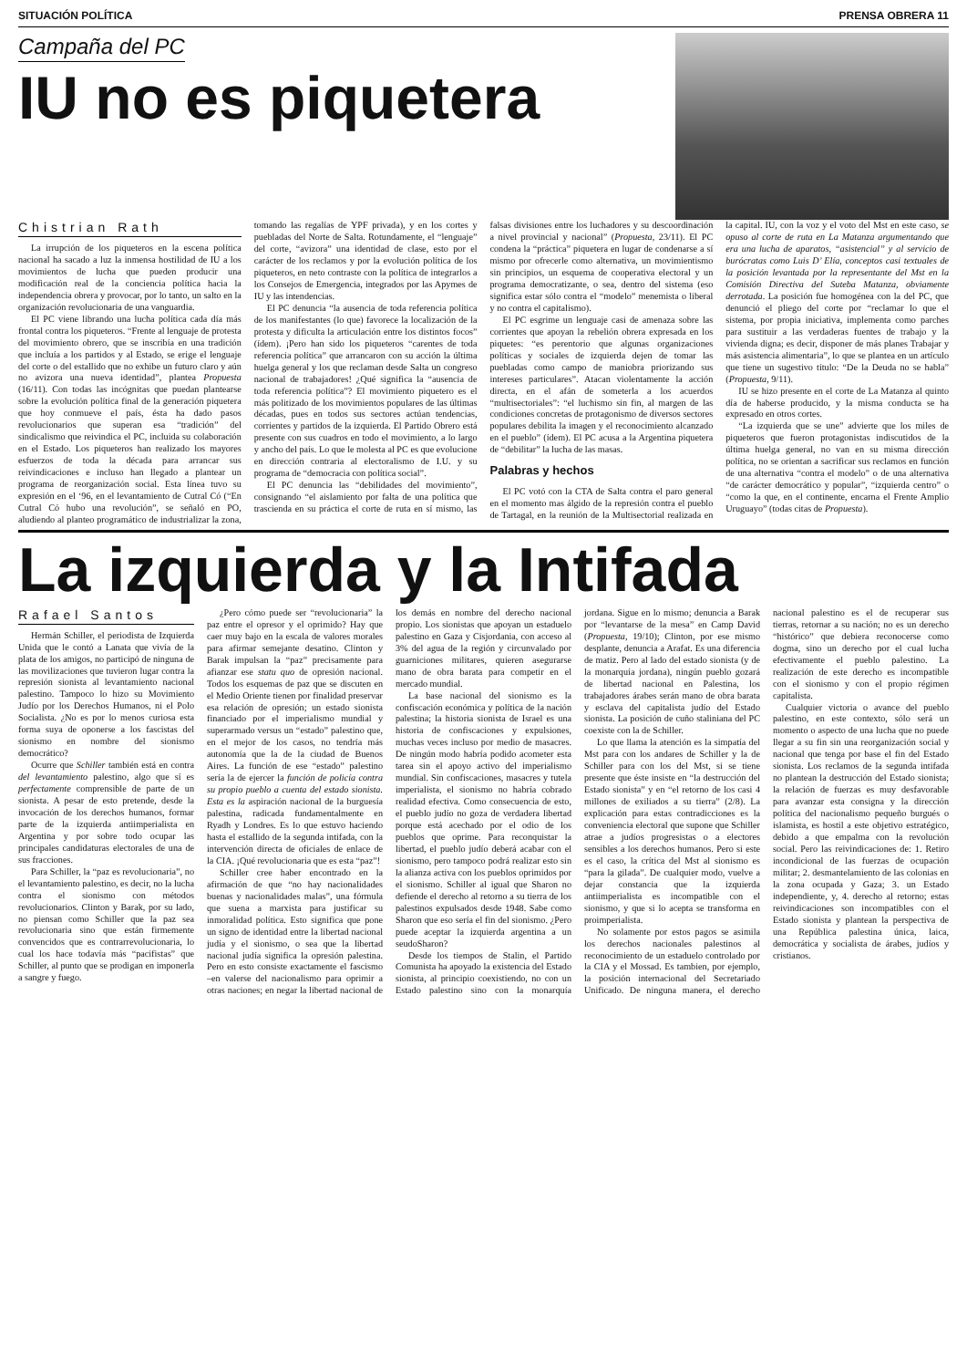SITUACIÓN POLÍTICA PRENSA OBRERA 11
Campaña del PC
IU no es piquetera
Chistrian Rath
La irrupción de los piqueteros en la escena política nacional ha sacado a luz la inmensa hostilidad de IU a los movimientos de lucha que pueden producir una modificación real de la conciencia política hacia la independencia obrera y provocar, por lo tanto, un salto en la organización revolucionaria de una vanguardia.
El PC viene librando una lucha política cada día más frontal contra los piqueteros. “Frente al lenguaje de protesta del movimiento obrero, que se inscribía en una tradición que incluía a los partidos y al Estado, se erige el lenguaje del corte o del estallido que no exhibe un futuro claro y aún no avizora una nueva identidad”, plantea Propuesta (16/11). Con todas las incógnitas que puedan plantearse sobre la evolución política final de la generación piquetera que hoy conmueve el país, ésta ha dado pasos revolucionarios que superan esa “tradición” del sindicalismo que reivindica el PC, incluida su colaboración en el Estado. Los piqueteros han realizado los mayores esfuerzos de toda la década para arrancar sus reivindicaciones e incluso han llegado a plantear un programa de reorganización social. Esta línea tuvo su expresión en el ‘96, en el levantamiento de Cutral Có (“En Cutral Có hubo una revolución”, se señaló en PO, aludiendo al planteo programático de industrializar la zona, tomando las regalías de YPF privada), y en los cortes y puebladas del Norte de Salta. Rotundamente, el “lenguaje” del corte, “avizora” una identidad de clase, esto por el carácter de los reclamos y por la evolución política de los piqueteros, en neto contraste con la política de integrarlos a los Consejos de Emergencia, integrados por las Apymes de IU y las intendencias.
El PC denuncia “la ausencia de toda referencia política de los manifestantes (lo que) favorece la localización de la protesta y dificulta la articulación entre los distintos focos” (ídem). ¡Pero han sido los piqueteros “carentes de toda referencia política” que arrancaron con su acción la última huelga general y los que reclaman desde Salta un congreso nacional de trabajadores! ¿Qué significa la “ausencia de toda referencia política”? El movimiento piquetero es el más politizado de los movimientos populares de las últimas décadas, pues en todos sus sectores actúan tendencias, corrientes y partidos de la izquierda. El Partido Obrero está presente con sus cuadros en todo el movimiento, a lo largo y ancho del país. Lo que le molesta al PC es que evolucione en dirección contraria al electoralismo de I.U. y su programa de “democracia con política social”.
El PC denuncia las “debilidades del movimiento”, consignando “el aislamiento por falta de una política que trascienda en su práctica el corte de ruta en sí mismo, las falsas divisiones entre los luchadores y su descoordinación a nivel provincial y nacional” (Propuesta, 23/11). El PC condena la “práctica” piquetera en lugar de condenarse a sí mismo por ofrecerle como alternativa, un movimientismo sin principios, un esquema de cooperativa electoral y un programa democratizante, o sea, dentro del sistema (eso significa estar sólo contra el “modelo” menemista o liberal y no contra el capitalismo).
El PC esgrime un lenguaje casi de amenaza sobre las corrientes que apoyan la rebelión obrera expresada en los piquetes: “es perentorio que algunas organizaciones políticas y sociales de izquierda dejen de tomar las puebladas como campo de maniobra priorizando sus intereses particulares”. Atacan violentamente la acción directa, en el afán de someterla a los acuerdos “multisectoriales”: “el luchismo sin fin, al margen de las condiciones concretas de protagonismo de diversos sectores populares debilita la imagen y el reconocimiento alcanzado en el pueblo” (ídem). El PC acusa a la Argentina piquetera de “debilitar” la lucha de las masas.
Palabras y hechos
El PC votó con la CTA de Salta contra el paro general en el momento mas álgido de la represión contra el pueblo de Tartagal, en la reunión de la Multisectorial realizada en la capital. IU, con la voz y el voto del Mst en este caso, se opuso al corte de ruta en La Matanza argumentando que era una lucha de aparatos, “asistencial” y al servicio de burócratas como Luis D’ Elía, conceptos casi textuales de la posición levantada por la representante del Mst en la Comisión Directiva del Suteba Matanza, obviamente derrotada. La posición fue homogénea con la del PC, que denunció el pliego del corte por “reclamar lo que el sistema, por propia iniciativa, implementa como parches para sustituir a las verdaderas fuentes de trabajo y la vivienda digna; es decir, disponer de más planes Trabajar y más asistencia alimentaria”, lo que se plantea en un artículo que tiene un sugestivo título: “De la Deuda no se habla” (Propuesta, 9/11).
IU se hizo presente en el corte de La Matanza al quinto día de haberse producido, y la misma conducta se ha expresado en otros cortes.
“La izquierda que se une” advierte que los miles de piqueteros que fueron protagonistas indiscutidos de la última huelga general, no van en su misma dirección política, no se orientan a sacrificar sus reclamos en función de una alternativa “contra el modelo” o de una alternativa “de carácter democrático y popular”, “izquierda centro” o “como la que, en el continente, encarna el Frente Amplio Uruguayo” (todas citas de Propuesta).
La izquierda y la Intifada
Rafael Santos
Hermán Schiller, el periodista de Izquierda Unida que le contó a Lanata que vivía de la plata de los amigos, no participó de ninguna de las movilizaciones que tuvieron lugar contra la represión sionista al levantamiento nacional palestino. Tampoco lo hizo su Movimiento Judío por los Derechos Humanos, ni el Polo Socialista. ¿No es por lo menos curiosa esta forma suya de oponerse a los fascistas del sionismo en nombre del sionismo democrático?
Ocurre que Schiller también está en contra del levantamiento palestino, algo que sí es perfectamente comprensible de parte de un sionista. A pesar de esto pretende, desde la invocación de los derechos humanos, formar parte de la izquierda antiimperialista en Argentina y por sobre todo ocupar las principales candidaturas electorales de una de sus fracciones.
Para Schiller, la “paz es revolucionaria”, no el levantamiento palestino, es decir, no la lucha contra el sionismo con métodos revolucionarios. Clinton y Barak, por su lado, no piensan como Schiller que la paz sea revolucionaria sino que están firmemente convencidos que es contrarrevolucionaria, lo cual los hace todavía más “pacifistas” que Schiller, al punto que se prodigan en imponerla a sangre y fuego.
¿Pero cómo puede ser “revolucionaria” la paz entre el opresor y el oprimido? Hay que caer muy bajo en la escala de valores morales para afirmar semejante desatino. Clinton y Barak impulsan la “paz” precisamente para afianzar ese statu quo de opresión nacional. Todos los esquemas de paz que se discuten en el Medio Oriente tienen por finalidad preservar esa relación de opresión; un estado sionista financiado por el imperialismo mundial y superarmado versus un “estado” palestino que, en el mejor de los casos, no tendría más autonomía que la de la ciudad de Buenos Aires. La función de ese “estado” palestino sería la de ejercer la función de policía contra su propio pueblo a cuenta del estado sionista. Esta es la aspiración nacional de la burguesía palestina, radicada fundamentalmente en Ryadh y Londres. Es lo que estuvo haciendo hasta el estallido de la segunda intifada, con la intervención directa de oficiales de enlace de la CIA. ¡Qué revolucionaria que es esta “paz”!
Schiller cree haber encontrado en la afirmación de que “no hay nacionalidades buenas y nacionalidades malas”, una fórmula que suena a marxista para justificar su inmoralidad política. Esto significa que pone un signo de identidad entre la libertad nacional judía y el sionismo, o sea que la libertad nacional judía significa la opresión palestina. Pero en esto consiste exactamente el fascismo –en valerse del nacionalismo para oprimir a otras naciones; en negar la libertad nacional de los demás en nombre del derecho nacional propio. Los sionistas que apoyan un estaduelo palestino en Gaza y Cisjordania, con acceso al 3% del agua de la región y circunvalado por guarniciones militares, quieren asegurarse mano de obra barata para competir en el mercado mundial.
La base nacional del sionismo es la confiscación económica y política de la nación palestina; la historia sionista de Israel es una historia de confiscaciones y expulsiones, muchas veces incluso por medio de masacres. De ningún modo habría podido acometer esta tarea sin el apoyo activo del imperialismo mundial. Sin confiscaciones, masacres y tutela imperialista, el sionismo no habría cobrado realidad efectiva. Como consecuencia de esto, el pueblo judío no goza de verdadera libertad porque está acechado por el odio de los pueblos que oprime. Para reconquistar la libertad, el pueblo judío deberá acabar con el sionismo, pero tampoco podrá realizar esto sin la alianza activa con los pueblos oprimidos por el sionismo. Schiller al igual que Sharon no defiende el derecho al retorno a su tierra de los palestinos expulsados desde 1948. Sabe como Sharon que eso sería el fin del sionismo. ¿Pero puede aceptar la izquierda argentina a un seudoSharon?
Desde los tiempos de Stalin, el Partido Comunista ha apoyado la existencia del Estado sionista, al principio coexistiendo, no con un Estado palestino sino con la monarquía jordana. Sigue en lo mismo; denuncia a Barak por “levantarse de la mesa” en Camp David (Propuesta, 19/10); Clinton, por ese mismo desplante, denuncia a Arafat. Es una diferencia de matiz. Pero al lado del estado sionista (y de la monarquía jordana), ningún pueblo gozará de libertad nacional en Palestina, los trabajadores árabes serán mano de obra barata y esclava del capitalista judío del Estado sionista. La posición de cuño staliniana del PC coexiste con la de Schiller.
Lo que llama la atención es la simpatía del Mst para con los andares de Schiller y la de Schiller para con los del Mst, si se tiene presente que éste insiste en “la destrucción del Estado sionista” y en “el retorno de los casi 4 millones de exiliados a su tierra” (2/8). La explicación para estas contradicciones es la conveniencia electoral que supone que Schiller atrae a judíos progresistas o a electores sensibles a los derechos humanos. Pero si este es el caso, la crítica del Mst al sionismo es “para la gilada”. De cualquier modo, vuelve a dejar constancia que la izquierda antiimperialista es incompatible con el sionismo, y que si lo acepta se transforma en proimperialista.
No solamente por estos pagos se asimila los derechos nacionales palestinos al reconocimiento de un estaduelo controlado por la CIA y el Mossad. Es tambien, por ejemplo, la posición internacional del Secretariado Unificado. De ninguna manera, el derecho nacional palestino es el de recuperar sus tierras, retornar a su nación; no es un derecho “histórico” que debiera reconocerse como dogma, sino un derecho por el cual lucha efectivamente el pueblo palestino. La realización de este derecho es incompatible con el sionismo y con el propio régimen capitalista.
Cualquier victoria o avance del pueblo palestino, en este contexto, sólo será un momento o aspecto de una lucha que no puede llegar a su fin sin una reorganización social y nacional que tenga por base el fin del Estado sionista. Los reclamos de la segunda intifada no plantean la destrucción del Estado sionista; la relación de fuerzas es muy desfavorable para avanzar esta consigna y la dirección política del nacionalismo pequeño burgués o islamista, es hostil a este objetivo estratégico, debido a que empalma con la revolución social. Pero las reivindicaciones de: 1. Retiro incondicional de las fuerzas de ocupación militar; 2. desmantelamiento de las colonias en la zona ocupada y Gaza; 3. un Estado independiente, y, 4. derecho al retorno; estas reivindicaciones son incompatibles con el Estado sionista y plantean la perspectiva de una República palestina única, laica, democrática y socialista de árabes, judíos y cristianos.